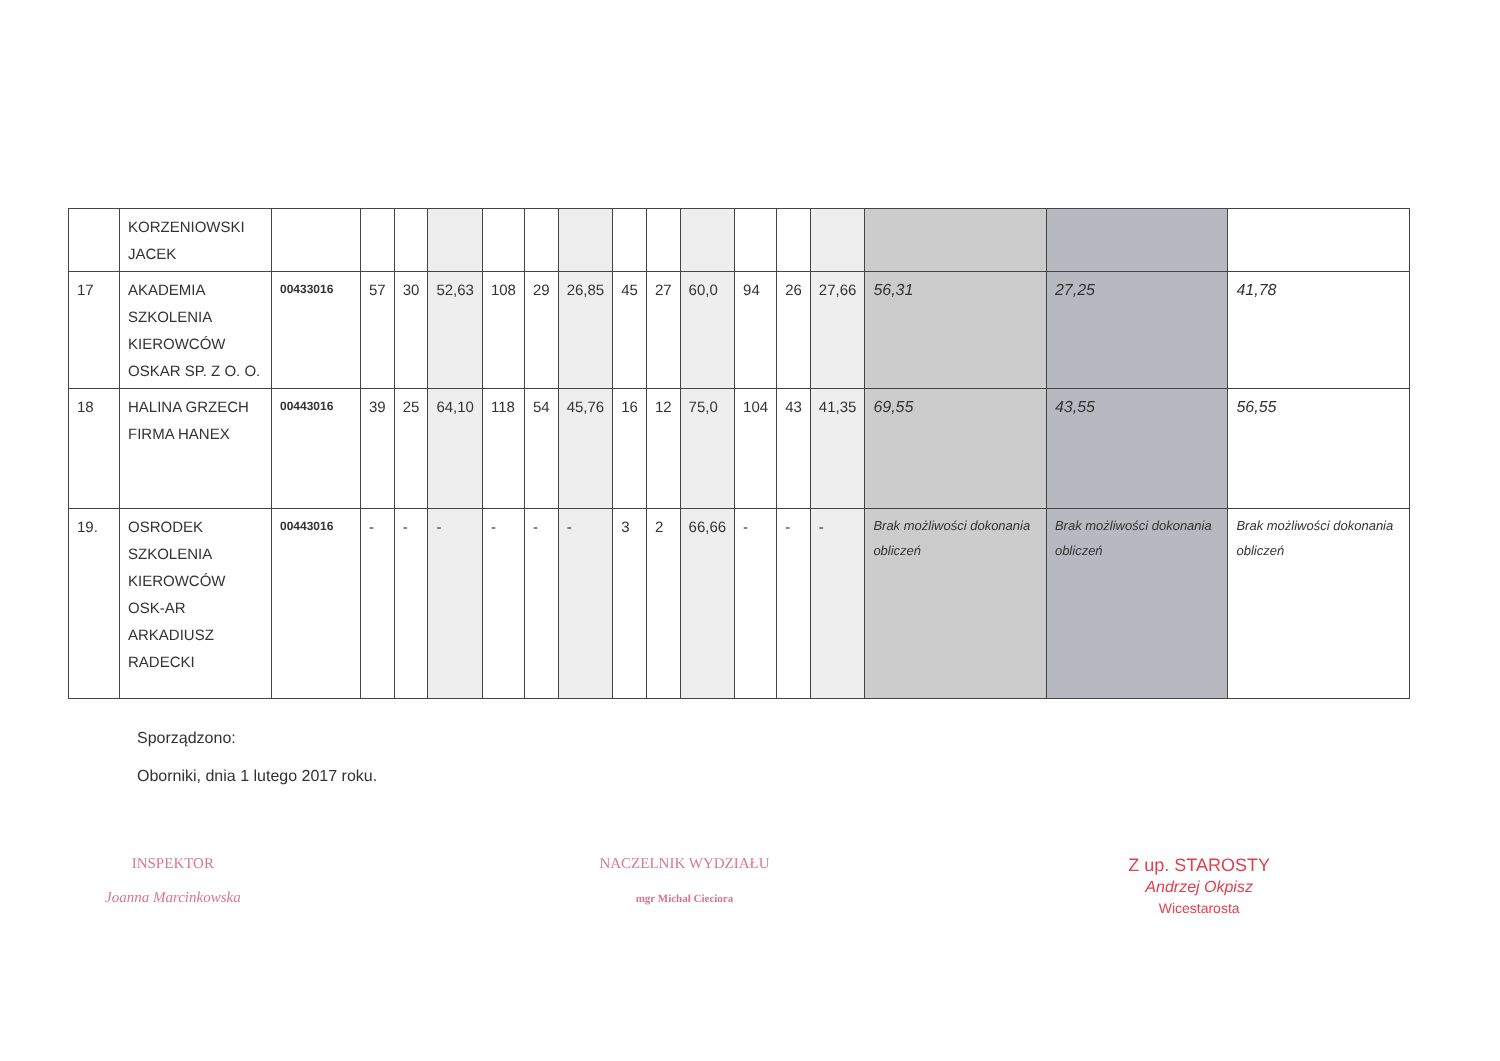| | KORZENIOWSKI JACEK | | | | | | | | | | | | | | | | |
| 17 | AKADEMIA SZKOLENIA KIEROWCÓW OSKAR SP. Z O. O. | 00433016 | 57 | 30 | 52,63 | 108 | 29 | 26,85 | 45 | 27 | 60,0 | 94 | 26 | 27,66 | 56,31 | 27,25 | 41,78 |
| 18 | HALINA GRZECH FIRMA HANEX | 00443016 | 39 | 25 | 64,10 | 118 | 54 | 45,76 | 16 | 12 | 75,0 | 104 | 43 | 41,35 | 69,55 | 43,55 | 56,55 |
| 19. | OSRODEK SZKOLENIA KIEROWCÓW OSK-AR ARKADIUSZ RADECKI | 00443016 | - | - | - | - | - | - | 3 | 2 | 66,66 | - | - | - | Brak możliwości dokonania obliczeń | Brak możliwości dokonania obliczeń | Brak możliwości dokonania obliczeń |
Sporządzono:
Oborniki, dnia 1 lutego 2017 roku.
INSPEKTOR
Joanna Marcinkowska
NACZELNIK WYDZIAŁU
mgr Michał Cieciora
Z up. STAROSTY
Andrzej Okpisz
Wicestarosta